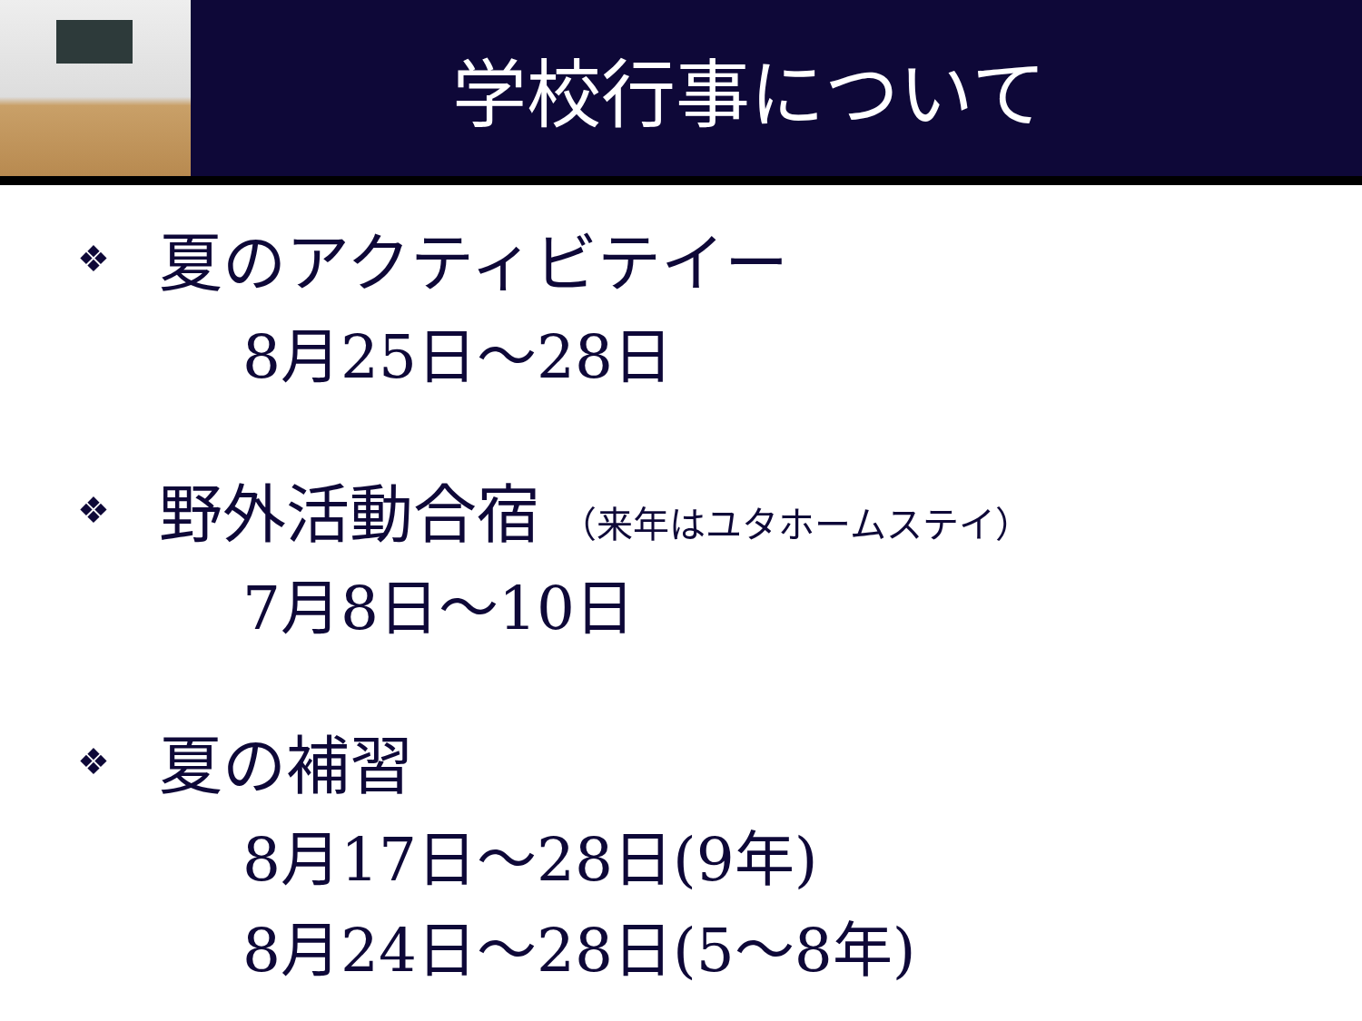学校行事について
❖ 夏のアクティビテイー
8月25日～28日
❖ 野外活動合宿 （来年はユタホームステイ）
7月8日～10日
❖ 夏の補習
8月17日～28日(9年)
8月24日～28日(5～8年)